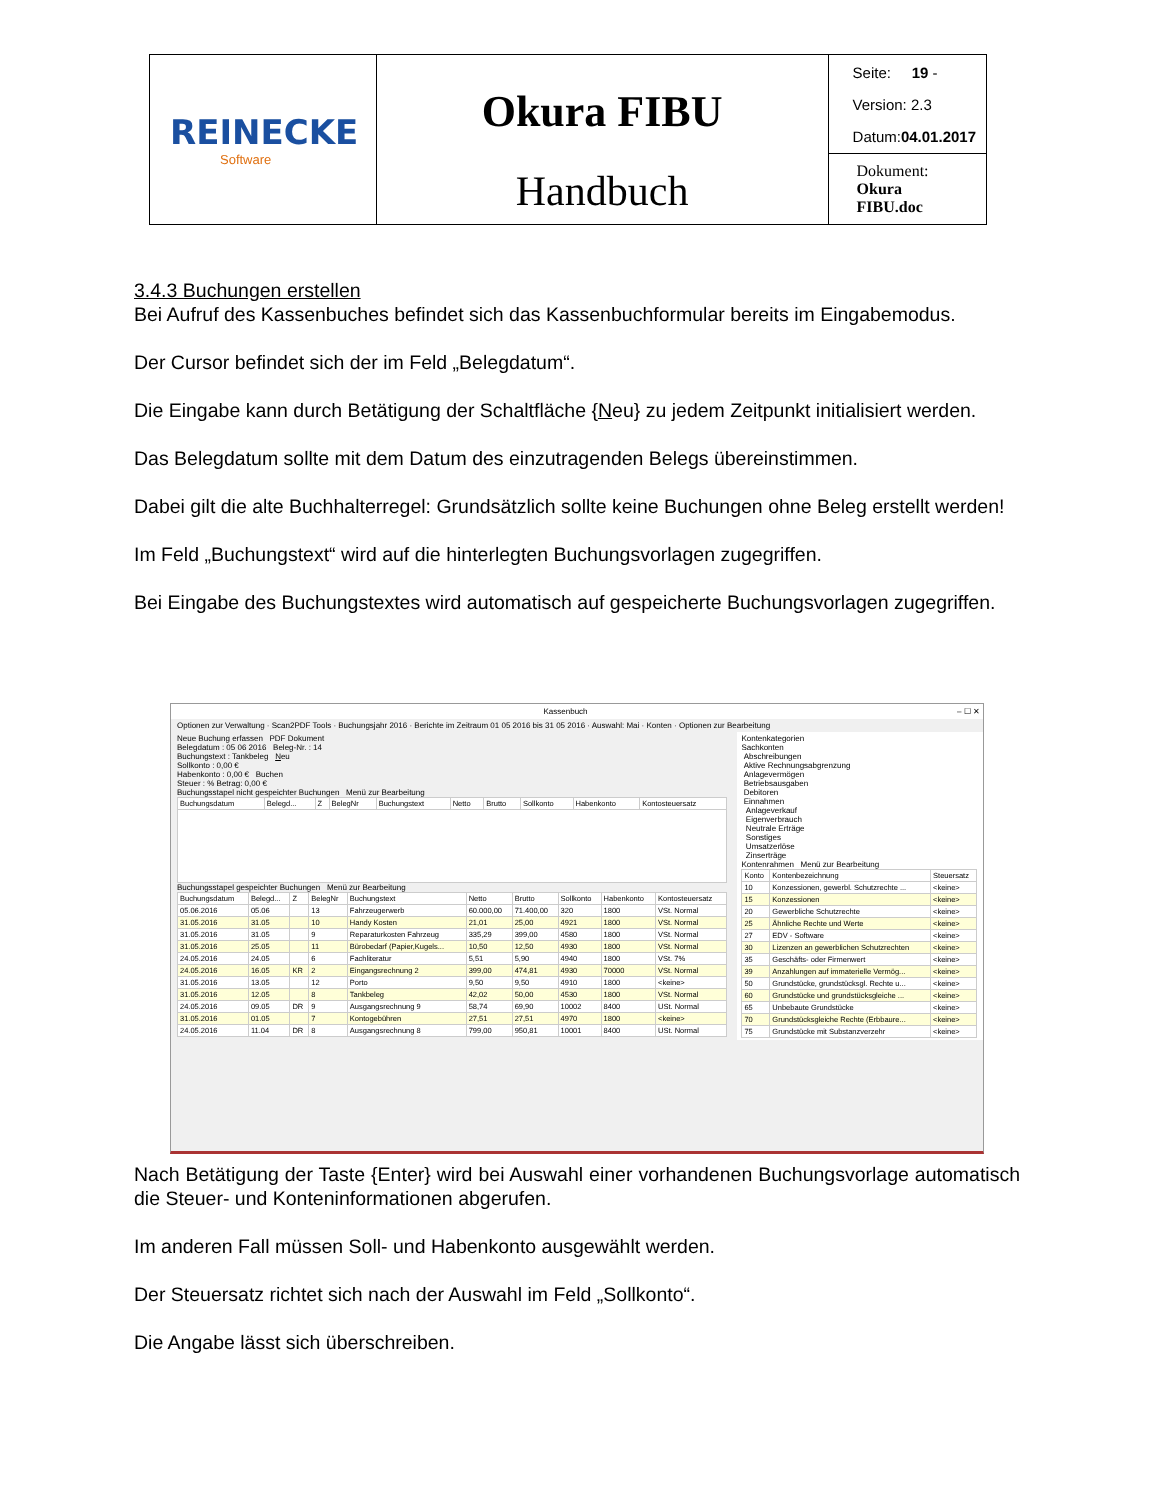| REINECKE Software | Okura FIBU Handbuch | Seite: 19 - Version: 2.3 Datum: 04.01.2017 |
| | | Dokument: Okura FIBU.doc |
3.4.3 Buchungen erstellen
Bei Aufruf des Kassenbuches befindet sich das Kassenbuchformular bereits im Eingabemodus.
Der Cursor befindet sich der im Feld „Belegdatum“.
Die Eingabe kann durch Betätigung der Schaltfläche {Neu} zu jedem Zeitpunkt initialisiert werden.
Das Belegdatum sollte mit dem Datum des einzutragenden Belegs übereinstimmen.
Dabei gilt die alte Buchhalterregel: Grundsätzlich sollte keine Buchungen ohne Beleg erstellt werden!
Im Feld „Buchungstext“ wird auf die hinterlegten Buchungsvorlagen zugegriffen.
Bei Eingabe des Buchungstextes wird automatisch auf gespeicherte Buchungsvorlagen zugegriffen.
Kassenbuch – ☐ ✕
Optionen zur Verwaltung · Scan2PDF Tools · Buchungsjahr 2016 · Berichte im Zeitraum 01 05 2016 bis 31 05 2016 · Auswahl: Mai · Konten · Optionen zur Bearbeitung
Neue Buchung erfassen PDF Dokument
Belegdatum : 05 06 2016 Beleg-Nr. : 14
Buchungstext : Tankbeleg Neu
Sollkonto : 0,00 €
Habenkonto : 0,00 € Buchen
Steuer : % Betrag: 0,00 €
Buchungsstapel nicht gespeichter Buchungen Menü zur Bearbeitung
| Buchungsdatum | Belegd... | Z | BelegNr | Buchungstext | Netto | Brutto | Sollkonto | Habenkonto | Kontosteuersatz |
| --- | --- | --- | --- | --- | --- | --- | --- | --- | --- |
Buchungsstapel gespeichter Buchungen Menü zur Bearbeitung
| Buchungsdatum | Belegd... | Z | BelegNr | Buchungstext | Netto | Brutto | Sollkonto | Habenkonto | Kontosteuersatz |
| --- | --- | --- | --- | --- | --- | --- | --- | --- | --- |
| 05.06.2016 | 05.06 | | 13 | Fahrzeugerwerb | 60.000,00 | 71.400,00 | 320 | 1800 | VSt. Normal |
| 31.05.2016 | 31.05 | | 10 | Handy Kosten | 21,01 | 25,00 | 4921 | 1800 | VSt. Normal |
| 31.05.2016 | 31.05 | | 9 | Reparaturkosten Fahrzeug | 335,29 | 399,00 | 4580 | 1800 | VSt. Normal |
| 31.05.2016 | 25.05 | | 11 | Bürobedarf (Papier,Kugels... | 10,50 | 12,50 | 4930 | 1800 | VSt. Normal |
| 24.05.2016 | 24.05 | | 6 | Fachliteratur | 5,51 | 5,90 | 4940 | 1800 | VSt. 7% |
| 24.05.2016 | 16.05 | KR | 2 | Eingangsrechnung 2 | 399,00 | 474,81 | 4930 | 70000 | VSt. Normal |
| 31.05.2016 | 13.05 | | 12 | Porto | 9,50 | 9,50 | 4910 | 1800 | <keine> |
| 31.05.2016 | 12.05 | | 8 | Tankbeleg | 42,02 | 50,00 | 4530 | 1800 | VSt. Normal |
| 24.05.2016 | 09.05 | DR | 9 | Ausgangsrechnung 9 | 58,74 | 69,90 | 10002 | 8400 | USt. Normal |
| 31.05.2016 | 01.05 | | 7 | Kontogebühren | 27,51 | 27,51 | 4970 | 1800 | <keine> |
| 24.05.2016 | 11.04 | DR | 8 | Ausgangsrechnung 8 | 799,00 | 950,81 | 10001 | 8400 | USt. Normal |
Kontenkategorien
Sachkonten
Abschreibungen
Aktive Rechnungsabgrenzung
Anlagevermögen
Betriebsausgaben
Debitoren
Einnahmen
Anlageverkauf
Eigenverbrauch
Neutrale Erträge
Sonstiges
Umsatzerlöse
Zinserträge
Kontenrahmen Menü zur Bearbeitung
| Konto | Kontenbezeichnung | Steuersatz |
| --- | --- | --- |
| 10 | Konzessionen, gewerbl. Schutzrechte ... | <keine> |
| 15 | Konzessionen | <keine> |
| 20 | Gewerbliche Schutzrechte | <keine> |
| 25 | Ähnliche Rechte und Werte | <keine> |
| 27 | EDV - Software | <keine> |
| 30 | Lizenzen an gewerblichen Schutzrechten | <keine> |
| 35 | Geschäfts- oder Firmenwert | <keine> |
| 39 | Anzahlungen auf immaterielle Vermög... | <keine> |
| 50 | Grundstücke, grundstücksgl. Rechte u... | <keine> |
| 60 | Grundstücke und grundstücksgleiche ... | <keine> |
| 65 | Unbebaute Grundstücke | <keine> |
| 70 | Grundstücksgleiche Rechte (Erbbaure... | <keine> |
| 75 | Grundstücke mit Substanzverzehr | <keine> |
Nach Betätigung der Taste {Enter} wird bei Auswahl einer vorhandenen Buchungsvorlage automatisch die Steuer- und Konteninformationen abgerufen.
Im anderen Fall müssen Soll- und Habenkonto ausgewählt werden.
Der Steuersatz richtet sich nach der Auswahl im Feld „Sollkonto“.
Die Angabe lässt sich überschreiben.